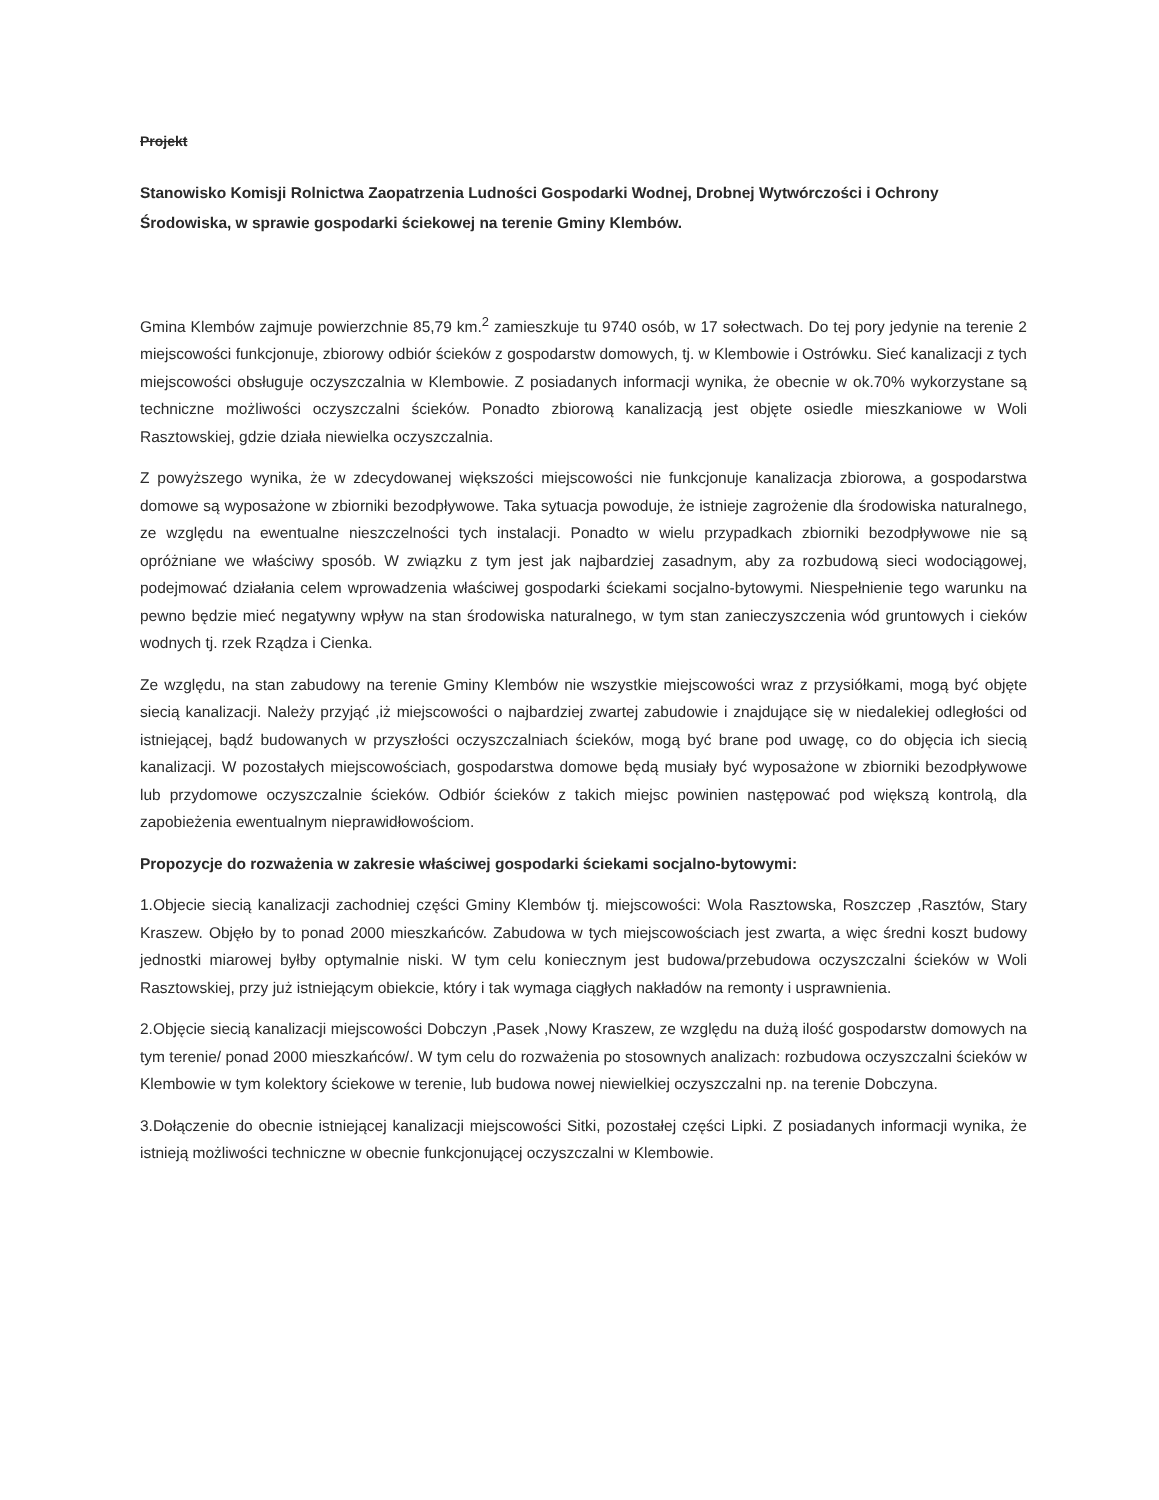Projekt
Stanowisko Komisji Rolnictwa Zaopatrzenia Ludności Gospodarki Wodnej, Drobnej Wytwórczości i Ochrony Środowiska, w sprawie gospodarki ściekowej na terenie Gminy Klembów.
Gmina Klembów zajmuje powierzchnie 85,79 km.<sup>2</sup> zamieszkuje tu 9740 osób, w 17 sołectwach. Do tej pory jedynie na terenie 2 miejscowości funkcjonuje, zbiorowy odbiór ścieków z gospodarstw domowych, tj. w Klembowie i Ostrówku. Sieć kanalizacji z tych miejscowości obsługuje oczyszczalnia w Klembowie. Z posiadanych informacji wynika, że obecnie w ok.70% wykorzystane są techniczne możliwości oczyszczalni ścieków. Ponadto zbiorową kanalizacją jest objęte osiedle mieszkaniowe w Woli Rasztowskiej, gdzie działa niewielka oczyszczalnia.
Z powyższego wynika, że w zdecydowanej większości miejscowości nie funkcjonuje kanalizacja zbiorowa, a gospodarstwa domowe są wyposażone w zbiorniki bezodpływowe. Taka sytuacja powoduje, że istnieje zagrożenie dla środowiska naturalnego, ze względu na ewentualne nieszczelności tych instalacji. Ponadto w wielu przypadkach zbiorniki bezodpływowe nie są opróżniane we właściwy sposób. W związku z tym jest jak najbardziej zasadnym, aby za rozbudową sieci wodociągowej, podejmować działania celem wprowadzenia właściwej gospodarki ściekami socjalno-bytowymi. Niespełnienie tego warunku na pewno będzie mieć negatywny wpływ na stan środowiska naturalnego, w tym stan zanieczyszczenia wód gruntowych i cieków wodnych tj. rzek Rządza i Cienka.
Ze względu, na stan zabudowy na terenie Gminy Klembów nie wszystkie miejscowości wraz z przysiółkami, mogą być objęte siecią kanalizacji. Należy przyjąć ,iż miejscowości o najbardziej zwartej zabudowie i znajdujące się w niedalekiej odległości od istniejącej, bądź budowanych w przyszłości oczyszczalniach ścieków, mogą być brane pod uwagę, co do objęcia ich siecią kanalizacji. W pozostałych miejscowościach, gospodarstwa domowe będą musiały być wyposażone w zbiorniki bezodpływowe lub przydomowe oczyszczalnie ścieków. Odbiór ścieków z takich miejsc powinien następować pod większą kontrolą, dla zapobieżenia ewentualnym nieprawidłowościom.
Propozycje do rozważenia w zakresie właściwej gospodarki ściekami socjalno-bytowymi:
1.Objecie siecią kanalizacji zachodniej części Gminy Klembów tj. miejscowości: Wola Rasztowska, Roszczep ,Rasztów, Stary Kraszew. Objęło by to ponad 2000 mieszkańców. Zabudowa w tych miejscowościach jest zwarta, a więc średni koszt budowy jednostki miarowej byłby optymalnie niski. W tym celu koniecznym jest budowa/przebudowa oczyszczalni ścieków w Woli Rasztowskiej, przy już istniejącym obiekcie, który i tak wymaga ciągłych nakładów na remonty i usprawnienia.
2.Objęcie siecią kanalizacji miejscowości Dobczyn ,Pasek ,Nowy Kraszew, ze względu na dużą ilość gospodarstw domowych na tym terenie/ ponad 2000 mieszkańców/. W tym celu do rozważenia po stosownych analizach: rozbudowa oczyszczalni ścieków w Klembowie w tym kolektory ściekowe w terenie, lub budowa nowej niewielkiej oczyszczalni np. na terenie Dobczyna.
3.Dołączenie do obecnie istniejącej kanalizacji miejscowości Sitki, pozostałej części Lipki. Z posiadanych informacji wynika, że istnieją możliwości techniczne w obecnie funkcjonującej oczyszczalni w Klembowie.